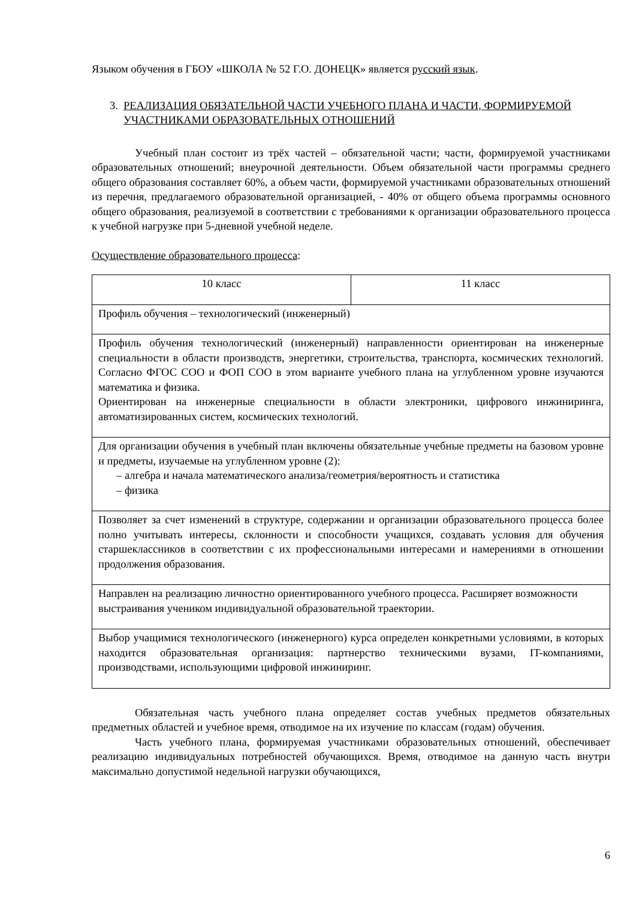Языком обучения в ГБОУ «ШКОЛА № 52 Г.О. ДОНЕЦК» является русский язык.
3. РЕАЛИЗАЦИЯ ОБЯЗАТЕЛЬНОЙ ЧАСТИ УЧЕБНОГО ПЛАНА И ЧАСТИ, ФОРМИРУЕМОЙ УЧАСТНИКАМИ ОБРАЗОВАТЕЛЬНЫХ ОТНОШЕНИЙ
Учебный план состоит из трёх частей – обязательной части; части, формируемой участниками образовательных отношений; внеурочной деятельности. Объем обязательной части программы среднего общего образования составляет 60%, а объем части, формируемой участниками образовательных отношений из перечня, предлагаемого образовательной организацией, - 40% от общего объема программы основного общего образования, реализуемой в соответствии с требованиями к организации образовательного процесса к учебной нагрузке при 5-дневной учебной неделе.
Осуществление образовательного процесса:
| 10 класс | 11 класс |
| Профиль обучения – технологический (инженерный) | |
| Профиль обучения технологический (инженерный) направленности ориентирован на инженерные специальности в области производств, энергетики, строительства, транспорта, космических технологий. Согласно ФГОС СОО и ФОП СОО в этом варианте учебного плана на углубленном уровне изучаются математика и физика. Ориентирован на инженерные специальности в области электроники, цифрового инжиниринга, автоматизированных систем, космических технологий. | |
| Для организации обучения в учебный план включены обязательные учебные предметы на базовом уровне и предметы, изучаемые на углубленном уровне (2): – алгебра и начала математического анализа/геометрия/вероятность и статистика – физика | |
| Позволяет за счет изменений в структуре, содержании и организации образовательного процесса более полно учитывать интересы, склонности и способности учащихся, создавать условия для обучения старшеклассников в соответствии с их профессиональными интересами и намерениями в отношении продолжения образования. | |
| Направлен на реализацию личностно ориентированного учебного процесса. Расширяет возможности выстраивания учеником индивидуальной образовательной траектории. | |
| Выбор учащимися технологического (инженерного) курса определен конкретными условиями, в которых находится образовательная организация: партнерство техническими вузами, IT-компаниями, производствами, использующими цифровой инжиниринг. | |
Обязательная часть учебного плана определяет состав учебных предметов обязательных предметных областей и учебное время, отводимое на их изучение по классам (годам) обучения.
Часть учебного плана, формируемая участниками образовательных отношений, обеспечивает реализацию индивидуальных потребностей обучающихся. Время, отводимое на данную часть внутри максимально допустимой недельной нагрузки обучающихся,
6